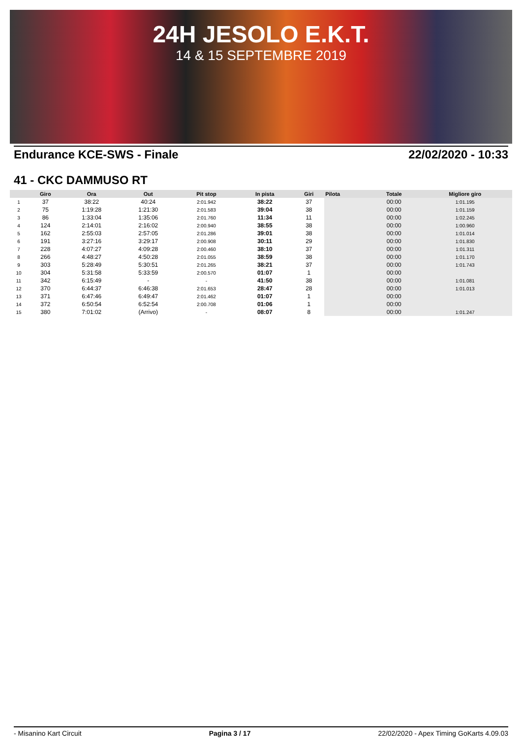24H JESOLO E.K.T.
14 & 15 SEPTEMBRE 2019
Endurance KCE-SWS - Finale 22/02/2020 - 10:33
41 - CKC DAMMUSO RT
| | Giro | Ora | Out | Pit stop | In pista | Giri | Pilota | Totale | Migliore giro |
| --- | --- | --- | --- | --- | --- | --- | --- | --- | --- |
| 1 | 37 | 38:22 | 40:24 | 2:01.942 | 38:22 | 37 | | 00:00 | 1:01.195 |
| 2 | 75 | 1:19:28 | 1:21:30 | 2:01.583 | 39:04 | 38 | | 00:00 | 1:01.159 |
| 3 | 86 | 1:33:04 | 1:35:06 | 2:01.760 | 11:34 | 11 | | 00:00 | 1:02.245 |
| 4 | 124 | 2:14:01 | 2:16:02 | 2:00.940 | 38:55 | 38 | | 00:00 | 1:00.960 |
| 5 | 162 | 2:55:03 | 2:57:05 | 2:01.286 | 39:01 | 38 | | 00:00 | 1:01.014 |
| 6 | 191 | 3:27:16 | 3:29:17 | 2:00.908 | 30:11 | 29 | | 00:00 | 1:01.830 |
| 7 | 228 | 4:07:27 | 4:09:28 | 2:00.460 | 38:10 | 37 | | 00:00 | 1:01.311 |
| 8 | 266 | 4:48:27 | 4:50:28 | 2:01.055 | 38:59 | 38 | | 00:00 | 1:01.170 |
| 9 | 303 | 5:28:49 | 5:30:51 | 2:01.265 | 38:21 | 37 | | 00:00 | 1:01.743 |
| 10 | 304 | 5:31:58 | 5:33:59 | 2:00.570 | 01:07 | 1 | | 00:00 | |
| 11 | 342 | 6:15:49 | - | - | 41:50 | 38 | | 00:00 | 1:01.081 |
| 12 | 370 | 6:44:37 | 6:46:38 | 2:01.653 | 28:47 | 28 | | 00:00 | 1:01.013 |
| 13 | 371 | 6:47:46 | 6:49:47 | 2:01.462 | 01:07 | 1 | | 00:00 | |
| 14 | 372 | 6:50:54 | 6:52:54 | 2:00.708 | 01:06 | 1 | | 00:00 | |
| 15 | 380 | 7:01:02 | (Arrivo) | - | 08:07 | 8 | | 00:00 | 1:01.247 |
- Misanino Kart Circuit Pagina 3 / 17 22/02/2020 - Apex Timing GoKarts 4.09.03